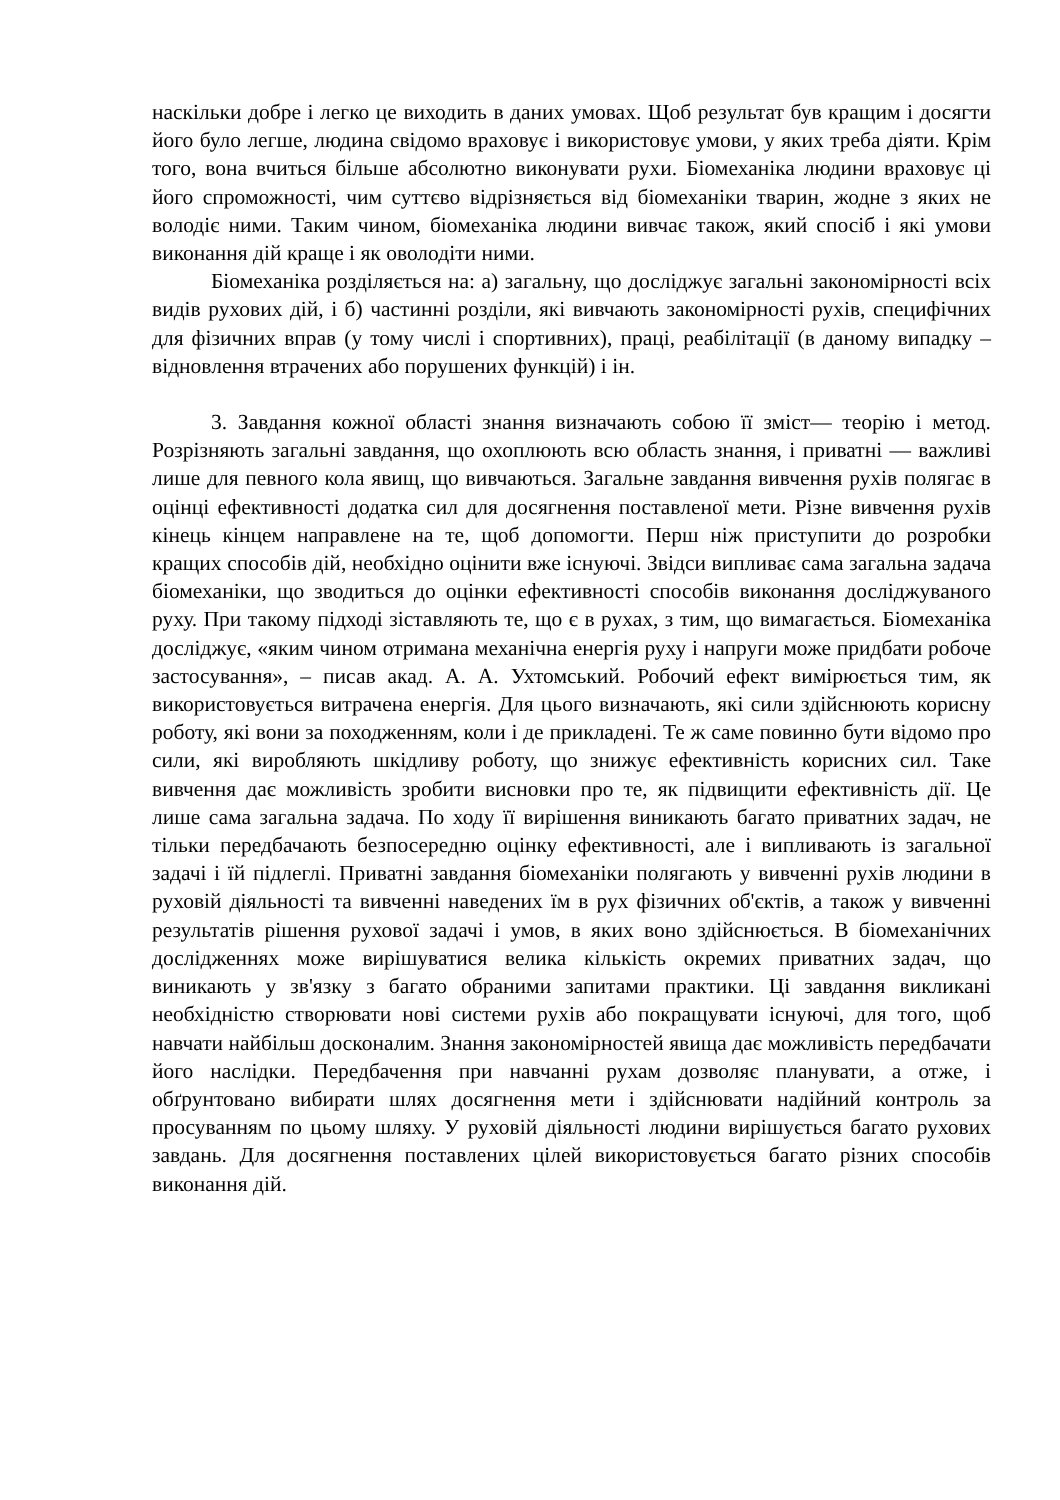наскільки добре і легко це виходить в даних умовах. Щоб результат був кращим і досягти його було легше, людина свідомо враховує і використовує умови, у яких треба діяти. Крім того, вона вчиться більше абсолютно виконувати рухи. Біомеханіка людини враховує ці його спроможності, чим суттєво відрізняється від біомеханіки тварин, жодне з яких не володіє ними. Таким чином, біомеханіка людини вивчає також, який спосіб і які умови виконання дій краще і як оволодіти ними.
Біомеханіка розділяється на: а) загальну, що досліджує загальні закономірності всіх видів рухових дій, і б) частинні розділи, які вивчають закономірності рухів, специфічних для фізичних вправ (у тому числі і спортивних), праці, реабілітації (в даному випадку – відновлення втрачених або порушених функцій) і ін.
3. Завдання кожної області знання визначають собою її зміст— теорію і метод. Розрізняють загальні завдання, що охоплюють всю область знання, і приватні — важливі лише для певного кола явищ, що вивчаються. Загальне завдання вивчення рухів полягає в оцінці ефективності додатка сил для досягнення поставленої мети. Різне вивчення рухів кінець кінцем направлене на те, щоб допомогти. Перш ніж приступити до розробки кращих способів дій, необхідно оцінити вже існуючі. Звідси випливає сама загальна задача біомеханіки, що зводиться до оцінки ефективності способів виконання досліджуваного руху. При такому підході зіставляють те, що є в рухах, з тим, що вимагається. Біомеханіка досліджує, «яким чином отримана механічна енергія руху і напруги може придбати робоче застосування», – писав акад. А. А. Ухтомський. Робочий ефект вимірюється тим, як використовується витрачена енергія. Для цього визначають, які сили здійснюють корисну роботу, які вони за походженням, коли і де прикладені. Те ж саме повинно бути відомо про сили, які виробляють шкідливу роботу, що знижує ефективність корисних сил. Таке вивчення дає можливість зробити висновки про те, як підвищити ефективність дії. Це лише сама загальна задача. По ходу її вирішення виникають багато приватних задач, не тільки передбачають безпосередню оцінку ефективності, але і випливають із загальної задачі і їй підлеглі. Приватні завдання біомеханіки полягають у вивченні рухів людини в руховій діяльності та вивченні наведених їм в рух фізичних об'єктів, а також у вивченні результатів рішення рухової задачі і умов, в яких воно здійснюється. В біомеханічних дослідженнях може вирішуватися велика кількість окремих приватних задач, що виникають у зв'язку з багато обраними запитами практики. Ці завдання викликані необхідністю створювати нові системи рухів або покращувати існуючі, для того, щоб навчати найбільш досконалим. Знання закономірностей явища дає можливість передбачати його наслідки. Передбачення при навчанні рухам дозволяє планувати, а отже, і обґрунтовано вибирати шлях досягнення мети і здійснювати надійний контроль за просуванням по цьому шляху. У руховій діяльності людини вирішується багато рухових завдань. Для досягнення поставлених цілей використовується багато різних способів виконання дій.